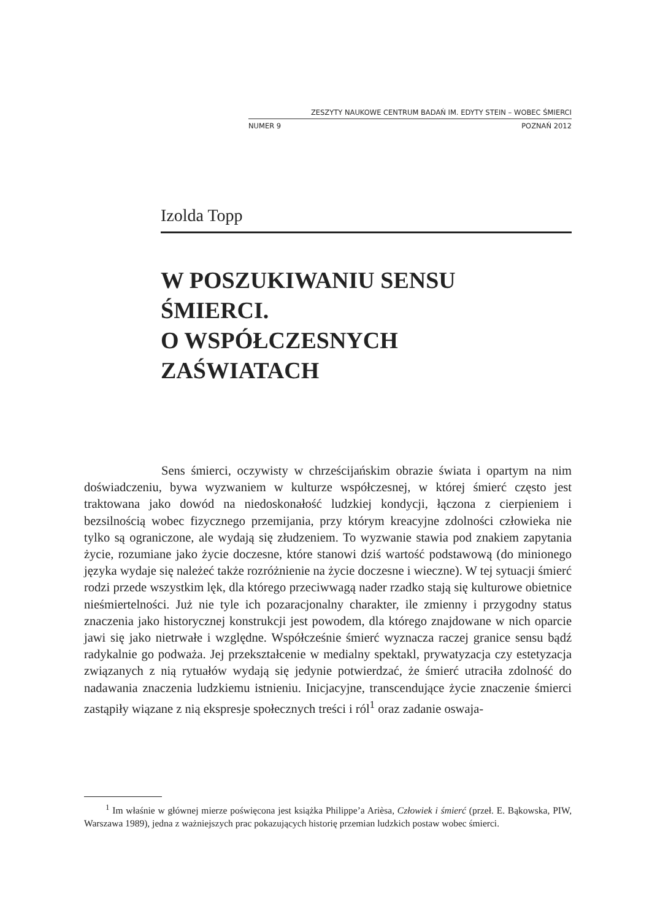ZESZYTY NAUKOWE CENTRUM BADAŃ IM. EDYTY STEIN – WOBEC ŚMIERCI
NUMER 9 POZNAŃ 2012
Izolda Topp
W POSZUKIWANIU SENSU
ŚMIERCI.
O WSPÓŁCZESNYCH
ZAŚWIATACH
Sens śmierci, oczywisty w chrześcijańskim obrazie świata i opartym na nim doświadczeniu, bywa wyzwaniem w kulturze współczesnej, w której śmierć często jest traktowana jako dowód na niedoskonałość ludzkiej kondycji, łączona z cierpieniem i bezsilnością wobec fizycznego przemijania, przy którym kreacyjne zdolności człowieka nie tylko są ograniczone, ale wydają się złudzeniem. To wyzwanie stawia pod znakiem zapytania życie, rozumiane jako życie doczesne, które stanowi dziś wartość podstawową (do minionego języka wydaje się należeć także rozróżnienie na życie doczesne i wieczne). W tej sytuacji śmierć rodzi przede wszystkim lęk, dla którego przeciwwagą nader rzadko stają się kulturowe obietnice nieśmiertelności. Już nie tyle ich pozaracjonalny charakter, ile zmienny i przygodny status znaczenia jako historycznej konstrukcji jest powodem, dla którego znajdowane w nich oparcie jawi się jako nietrwałe i względne. Współcześnie śmierć wyznacza raczej granice sensu bądź radykalnie go podważa. Jej przekształcenie w medialny spektakl, prywatyzacja czy estetyzacja związanych z nią rytuałów wydają się jedynie potwierdzać, że śmierć utraciła zdolność do nadawania znaczenia ludzkiemu istnieniu. Inicjacyjne, transcendujące życie znaczenie śmierci zastąpiły wiązane z nią ekspresje społecznych treści i ról<sup>1</sup> oraz zadanie oswaja-
<sup>1</sup> Im właśnie w głównej mierze poświęcona jest książka Philippe’a Arièsa, Człowiek i śmierć (przeł. E. Bąkowska, PIW, Warszawa 1989), jedna z ważniejszych prac pokazujących historię przemian ludzkich postaw wobec śmierci.